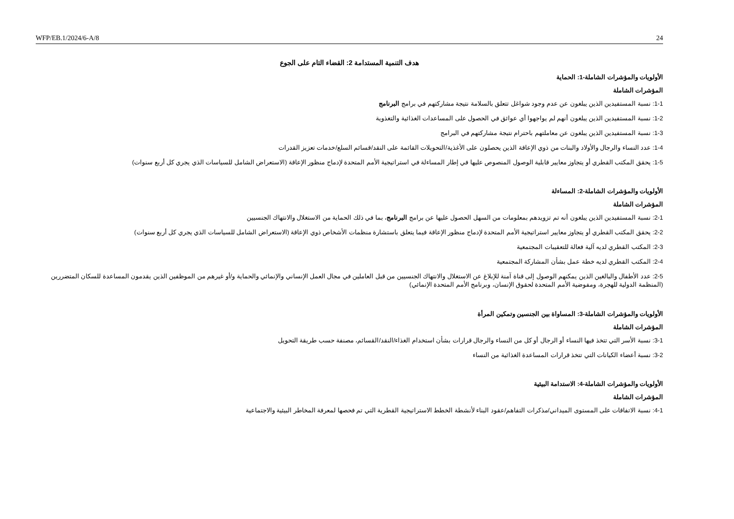WFP/EB.1/2024/6-A/8 24
هدف التنمية المستدامة 2: القضاء التام على الجوع
الأولويات والمؤشرات الشاملة-1: الحماية
المؤشرات الشاملة
1-1: نسبة المستفيدين الذين يبلغون عن عدم وجود شواغل تتعلق بالسلامة نتيجة مشاركتهم في برامج البرنامج
1-2: نسبة المستفيدين الذين يبلغون أنهم لم يواجهوا أي عوائق في الحصول على المساعدات الغذائية والتغذوية
1-3: نسبة المستفيدين الذين يبلغون عن معاملتهم باحترام نتيجة مشاركتهم في البرامج
1-4: عدد النساء والرجال والأولاد والبنات من ذوي الإعاقة الذين يحصلون على الأغذية/التحويلات القائمة على النقد/قسائم السلع/خدمات تعزيز القدرات
1-5: يحقق المكتب القطري أو يتجاوز معايير قابلية الوصول المنصوص عليها في إطار المساءلة في استراتيجية الأمم المتحدة لإدماج منظور الإعاقة (الاستعراض الشامل للسياسات الذي يجري كل أربع سنوات)
الأولويات والمؤشرات الشاملة-2: المساءلة
المؤشرات الشاملة
2-1: نسبة المستفيدين الذين يبلغون أنه تم تزويدهم بمعلومات من السهل الحصول عليها عن برامج البرنامج، بما في ذلك الحماية من الاستغلال والانتهاك الجنسيين
2-2: يحقق المكتب القطري أو يتجاوز معايير استراتيجية الأمم المتحدة لإدماج منظور الإعاقة فيما يتعلق باستشارة منظمات الأشخاص ذوي الإعاقة (الاستعراض الشامل للسياسات الذي يجري كل أربع سنوات)
2-3: المكتب القطري لديه آلية فعالة للتعقيبات المجتمعية
2-4: المكتب القطري لديه خطة عمل بشأن المشاركة المجتمعية
2-5: عدد الأطفال والبالغين الذين يمكنهم الوصول إلى قناة آمنة للإبلاغ عن الاستغلال والانتهاك الجنسيين من قبل العاملين في مجال العمل الإنساني والإنمائي والحماية و/أو غيرهم من الموظفين الذين يقدمون المساعدة للسكان المتضررين (المنظمة الدولية للهجرة، ومفوضية الأمم المتحدة لحقوق الإنسان، وبرنامج الأمم المتحدة الإنمائي)
الأولويات والمؤشرات الشاملة-3: المساواة بين الجنسين وتمكين المرأة
المؤشرات الشاملة
3-1: نسبة الأسر التي تتخذ فيها النساء أو الرجال أو كل من النساء والرجال قرارات بشأن استخدام الغذاء/النقد/القسائم، مصنفة حسب طريقة التحويل
3-2: نسبة أعضاء الكيانات التي تتخذ قرارات المساعدة الغذائية من النساء
الأولويات والمؤشرات الشاملة-4: الاستدامة البيئية
المؤشرات الشاملة
4-1: نسبة الاتفاقات على المستوى الميداني/مذكرات التفاهم/عقود البناء لأنشطة الخطط الاستراتيجية القطرية التي تم فحصها لمعرفة المخاطر البيئية والاجتماعية